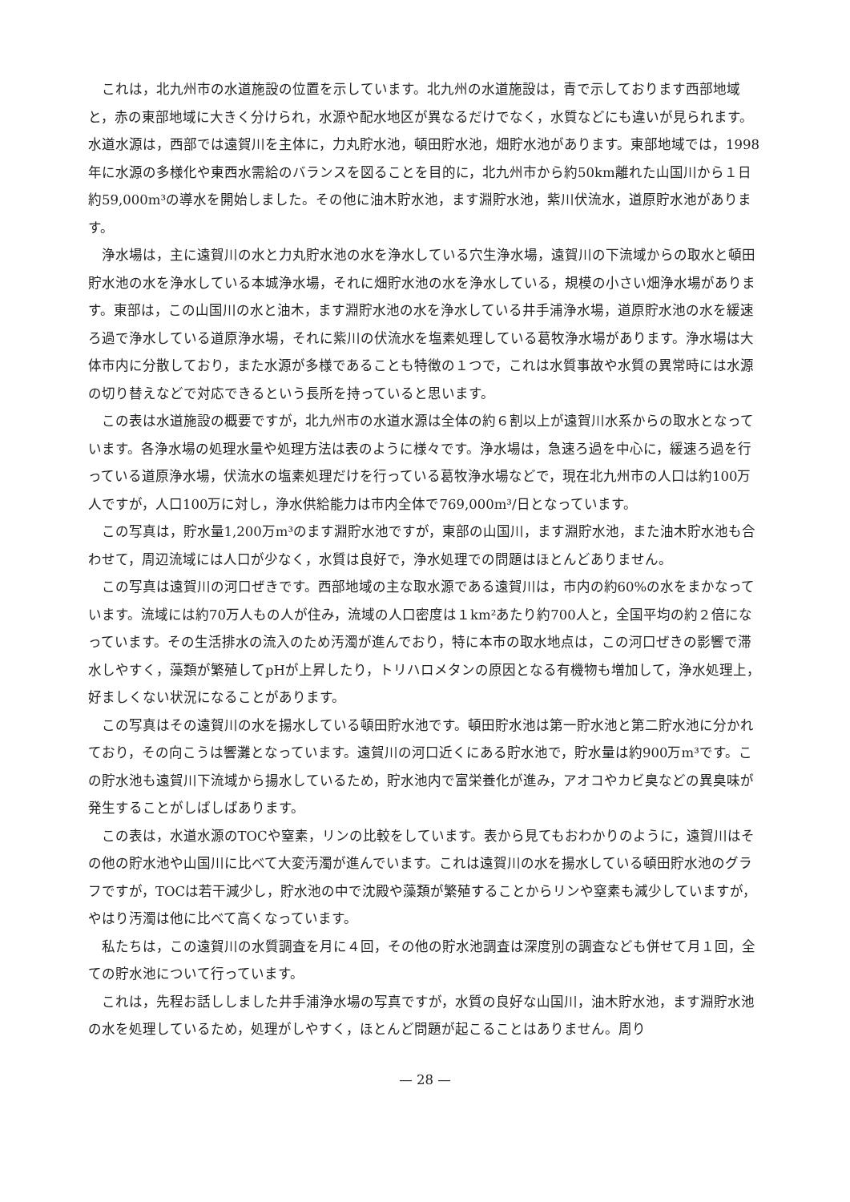これは，北九州市の水道施設の位置を示しています。北九州の水道施設は，青で示しております西部地域と，赤の東部地域に大きく分けられ，水源や配水地区が異なるだけでなく，水質などにも違いが見られます。水道水源は，西部では遠賀川を主体に，力丸貯水池，頓田貯水池，畑貯水池があります。東部地域では，1998年に水源の多様化や東西水需給のバランスを図ることを目的に，北九州市から約50km離れた山国川から１日約59,000m³の導水を開始しました。その他に油木貯水池，ます淵貯水池，紫川伏流水，道原貯水池があります。
浄水場は，主に遠賀川の水と力丸貯水池の水を浄水している穴生浄水場，遠賀川の下流域からの取水と頓田貯水池の水を浄水している本城浄水場，それに畑貯水池の水を浄水している，規模の小さい畑浄水場があります。東部は，この山国川の水と油木，ます淵貯水池の水を浄水している井手浦浄水場，道原貯水池の水を緩速ろ過で浄水している道原浄水場，それに紫川の伏流水を塩素処理している葛牧浄水場があります。浄水場は大体市内に分散しており，また水源が多様であることも特徴の１つで，これは水質事故や水質の異常時には水源の切り替えなどで対応できるという長所を持っていると思います。
この表は水道施設の概要ですが，北九州市の水道水源は全体の約６割以上が遠賀川水系からの取水となっています。各浄水場の処理水量や処理方法は表のように様々です。浄水場は，急速ろ過を中心に，緩速ろ過を行っている道原浄水場，伏流水の塩素処理だけを行っている葛牧浄水場などで，現在北九州市の人口は約100万人ですが，人口100万に対し，浄水供給能力は市内全体で769,000m³/日となっています。
この写真は，貯水量1,200万m³のます淵貯水池ですが，東部の山国川，ます淵貯水池，また油木貯水池も合わせて，周辺流域には人口が少なく，水質は良好で，浄水処理での問題はほとんどありません。
この写真は遠賀川の河口ぜきです。西部地域の主な取水源である遠賀川は，市内の約60%の水をまかなっています。流域には約70万人もの人が住み，流域の人口密度は１km²あたり約700人と，全国平均の約２倍になっています。その生活排水の流入のため汚濁が進んでおり，特に本市の取水地点は，この河口ぜきの影響で滞水しやすく，藻類が繁殖してpHが上昇したり，トリハロメタンの原因となる有機物も増加して，浄水処理上，好ましくない状況になることがあります。
この写真はその遠賀川の水を揚水している頓田貯水池です。頓田貯水池は第一貯水池と第二貯水池に分かれており，その向こうは響灘となっています。遠賀川の河口近くにある貯水池で，貯水量は約900万m³です。この貯水池も遠賀川下流域から揚水しているため，貯水池内で富栄養化が進み，アオコやカビ臭などの異臭味が発生することがしばしばあります。
この表は，水道水源のTOCや窒素，リンの比較をしています。表から見てもおわかりのように，遠賀川はその他の貯水池や山国川に比べて大変汚濁が進んでいます。これは遠賀川の水を揚水している頓田貯水池のグラフですが，TOCは若干減少し，貯水池の中で沈殿や藻類が繁殖することからリンや窒素も減少していますが，やはり汚濁は他に比べて高くなっています。
私たちは，この遠賀川の水質調査を月に４回，その他の貯水池調査は深度別の調査なども併せて月１回，全ての貯水池について行っています。
これは，先程お話ししました井手浦浄水場の写真ですが，水質の良好な山国川，油木貯水池，ます淵貯水池の水を処理しているため，処理がしやすく，ほとんど問題が起こることはありません。周り
— 28 —